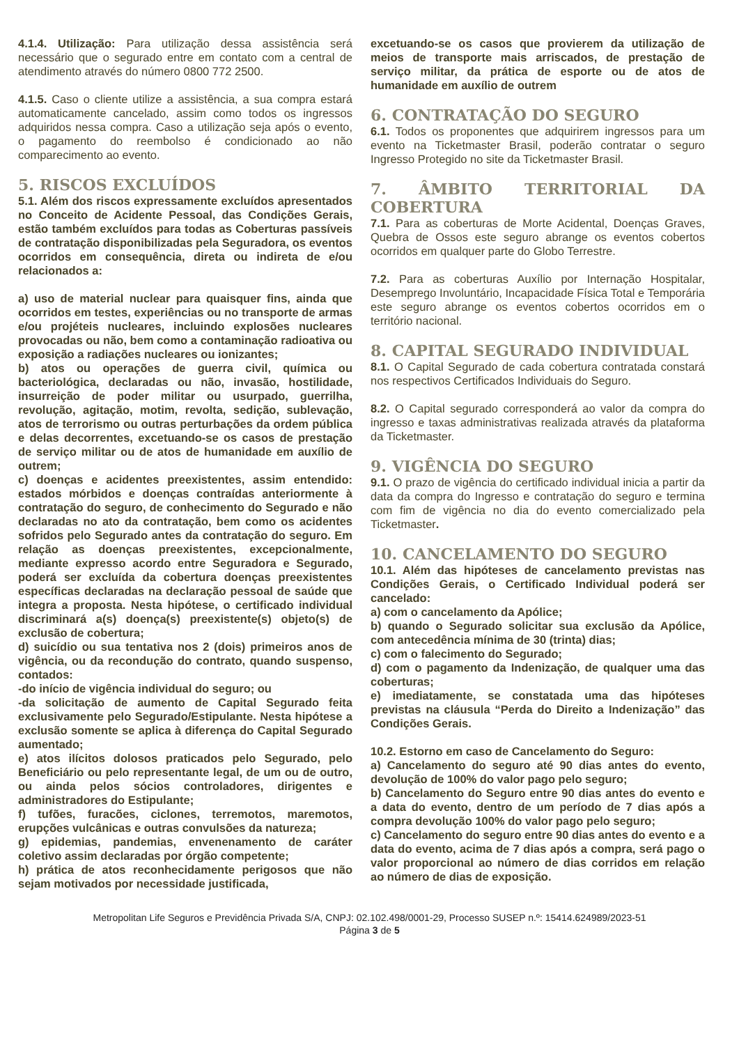4.1.4. Utilização: Para utilização dessa assistência será necessário que o segurado entre em contato com a central de atendimento através do número 0800 772 2500.
4.1.5. Caso o cliente utilize a assistência, a sua compra estará automaticamente cancelado, assim como todos os ingressos adquiridos nessa compra. Caso a utilização seja após o evento, o pagamento do reembolso é condicionado ao não comparecimento ao evento.
5. RISCOS EXCLUÍDOS
5.1. Além dos riscos expressamente excluídos apresentados no Conceito de Acidente Pessoal, das Condições Gerais, estão também excluídos para todas as Coberturas passíveis de contratação disponibilizadas pela Seguradora, os eventos ocorridos em consequência, direta ou indireta de e/ou relacionados a:
a) uso de material nuclear para quaisquer fins, ainda que ocorridos em testes, experiências ou no transporte de armas e/ou projéteis nucleares, incluindo explosões nucleares provocadas ou não, bem como a contaminação radioativa ou exposição a radiações nucleares ou ionizantes;
b) atos ou operações de guerra civil, química ou bacteriológica, declaradas ou não, invasão, hostilidade, insurreição de poder militar ou usurpado, guerrilha, revolução, agitação, motim, revolta, sedição, sublevação, atos de terrorismo ou outras perturbações da ordem pública e delas decorrentes, excetuando-se os casos de prestação de serviço militar ou de atos de humanidade em auxílio de outrem;
c) doenças e acidentes preexistentes, assim entendido: estados mórbidos e doenças contraídas anteriormente à contratação do seguro, de conhecimento do Segurado e não declaradas no ato da contratação, bem como os acidentes sofridos pelo Segurado antes da contratação do seguro. Em relação as doenças preexistentes, excepcionalmente, mediante expresso acordo entre Seguradora e Segurado, poderá ser excluída da cobertura doenças preexistentes específicas declaradas na declaração pessoal de saúde que integra a proposta. Nesta hipótese, o certificado individual discriminará a(s) doença(s) preexistente(s) objeto(s) de exclusão de cobertura;
d) suicídio ou sua tentativa nos 2 (dois) primeiros anos de vigência, ou da recondução do contrato, quando suspenso, contados:
-do início de vigência individual do seguro; ou
-da solicitação de aumento de Capital Segurado feita exclusivamente pelo Segurado/Estipulante. Nesta hipótese a exclusão somente se aplica à diferença do Capital Segurado aumentado;
e) atos ilícitos dolosos praticados pelo Segurado, pelo Beneficiário ou pelo representante legal, de um ou de outro, ou ainda pelos sócios controladores, dirigentes e administradores do Estipulante;
f) tufões, furacões, ciclones, terremotos, maremotos, erupções vulcânicas e outras convulsões da natureza;
g) epidemias, pandemias, envenenamento de caráter coletivo assim declaradas por órgão competente;
h) prática de atos reconhecidamente perigosos que não sejam motivados por necessidade justificada,
excetuando-se os casos que provierem da utilização de meios de transporte mais arriscados, de prestação de serviço militar, da prática de esporte ou de atos de humanidade em auxílio de outrem
6. CONTRATAÇÃO DO SEGURO
6.1. Todos os proponentes que adquirirem ingressos para um evento na Ticketmaster Brasil, poderão contratar o seguro Ingresso Protegido no site da Ticketmaster Brasil.
7. ÂMBITO TERRITORIAL DA COBERTURA
7.1. Para as coberturas de Morte Acidental, Doenças Graves, Quebra de Ossos este seguro abrange os eventos cobertos ocorridos em qualquer parte do Globo Terrestre.
7.2. Para as coberturas Auxílio por Internação Hospitalar, Desemprego Involuntário, Incapacidade Física Total e Temporária este seguro abrange os eventos cobertos ocorridos em o território nacional.
8. CAPITAL SEGURADO INDIVIDUAL
8.1. O Capital Segurado de cada cobertura contratada constará nos respectivos Certificados Individuais do Seguro.
8.2. O Capital segurado corresponderá ao valor da compra do ingresso e taxas administrativas realizada através da plataforma da Ticketmaster.
9. VIGÊNCIA DO SEGURO
9.1. O prazo de vigência do certificado individual inicia a partir da data da compra do Ingresso e contratação do seguro e termina com fim de vigência no dia do evento comercializado pela Ticketmaster.
10. CANCELAMENTO DO SEGURO
10.1. Além das hipóteses de cancelamento previstas nas Condições Gerais, o Certificado Individual poderá ser cancelado:
a) com o cancelamento da Apólice;
b) quando o Segurado solicitar sua exclusão da Apólice, com antecedência mínima de 30 (trinta) dias;
c) com o falecimento do Segurado;
d) com o pagamento da Indenização, de qualquer uma das coberturas;
e) imediatamente, se constatada uma das hipóteses previstas na cláusula “Perda do Direito a Indenização” das Condições Gerais.
10.2. Estorno em caso de Cancelamento do Seguro:
a) Cancelamento do seguro até 90 dias antes do evento, devolução de 100% do valor pago pelo seguro;
b) Cancelamento do Seguro entre 90 dias antes do evento e a data do evento, dentro de um período de 7 dias após a compra devolução 100% do valor pago pelo seguro;
c) Cancelamento do seguro entre 90 dias antes do evento e a data do evento, acima de 7 dias após a compra, será pago o valor proporcional ao número de dias corridos em relação ao número de dias de exposição.
Metropolitan Life Seguros e Previdência Privada S/A, CNPJ: 02.102.498/0001-29, Processo SUSEP n.º: 15414.624989/2023-51
Página 3 de 5